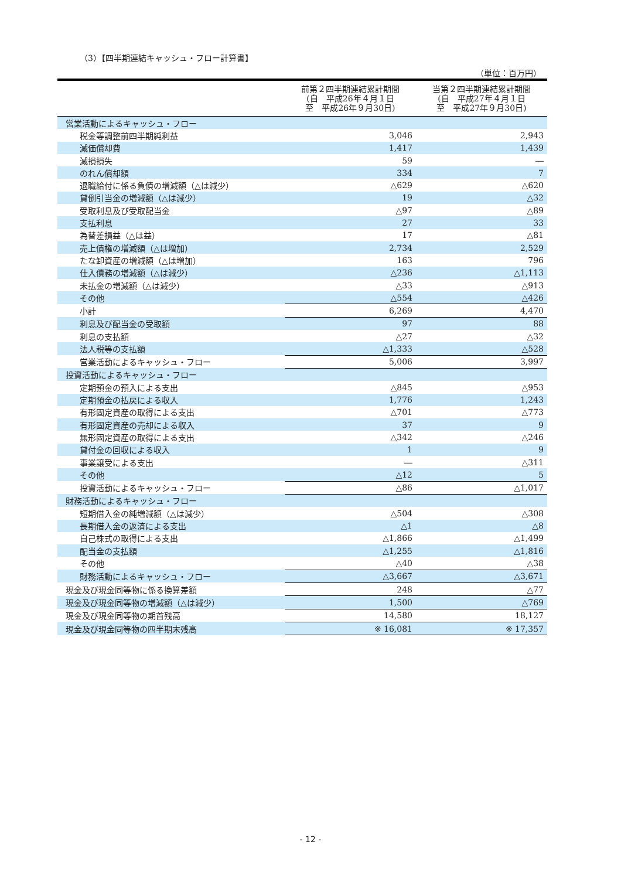（3）【四半期連結キャッシュ・フロー計算書】
（単位：百万円）
| | 前第２四半期連結累計期間 (自 平成26年４月１日 至 平成26年９月30日) | 当第２四半期連結累計期間 (自 平成27年４月１日 至 平成27年９月30日) |
| --- | --- | --- |
| 営業活動によるキャッシュ・フロー | | |
| 税金等調整前四半期純利益 | 3,046 | 2,943 |
| 減価償却費 | 1,417 | 1,439 |
| 減損損失 | 59 | ― |
| のれん償却額 | 334 | 7 |
| 退職給付に係る負債の増減額（△は減少） | △629 | △620 |
| 貸倒引当金の増減額（△は減少） | 19 | △32 |
| 受取利息及び受取配当金 | △97 | △89 |
| 支払利息 | 27 | 33 |
| 為替差損益（△は益） | 17 | △81 |
| 売上債権の増減額（△は増加） | 2,734 | 2,529 |
| たな卸資産の増減額（△は増加） | 163 | 796 |
| 仕入債務の増減額（△は減少） | △236 | △1,113 |
| 未払金の増減額（△は減少） | △33 | △913 |
| その他 | △554 | △426 |
| 小計 | 6,269 | 4,470 |
| 利息及び配当金の受取額 | 97 | 88 |
| 利息の支払額 | △27 | △32 |
| 法人税等の支払額 | △1,333 | △528 |
| 営業活動によるキャッシュ・フロー | 5,006 | 3,997 |
| 投資活動によるキャッシュ・フロー | | |
| 定期預金の預入による支出 | △845 | △953 |
| 定期預金の払戻による収入 | 1,776 | 1,243 |
| 有形固定資産の取得による支出 | △701 | △773 |
| 有形固定資産の売却による収入 | 37 | 9 |
| 無形固定資産の取得による支出 | △342 | △246 |
| 貸付金の回収による収入 | 1 | 9 |
| 事業譲受による支出 | ― | △311 |
| その他 | △12 | 5 |
| 投資活動によるキャッシュ・フロー | △86 | △1,017 |
| 財務活動によるキャッシュ・フロー | | |
| 短期借入金の純増減額（△は減少） | △504 | △308 |
| 長期借入金の返済による支出 | △1 | △8 |
| 自己株式の取得による支出 | △1,866 | △1,499 |
| 配当金の支払額 | △1,255 | △1,816 |
| その他 | △40 | △38 |
| 財務活動によるキャッシュ・フロー | △3,667 | △3,671 |
| 現金及び現金同等物に係る換算差額 | 248 | △77 |
| 現金及び現金同等物の増減額（△は減少） | 1,500 | △769 |
| 現金及び現金同等物の期首残高 | 14,580 | 18,127 |
| 現金及び現金同等物の四半期末残高 | ※ 16,081 | ※ 17,357 |
- 12 -